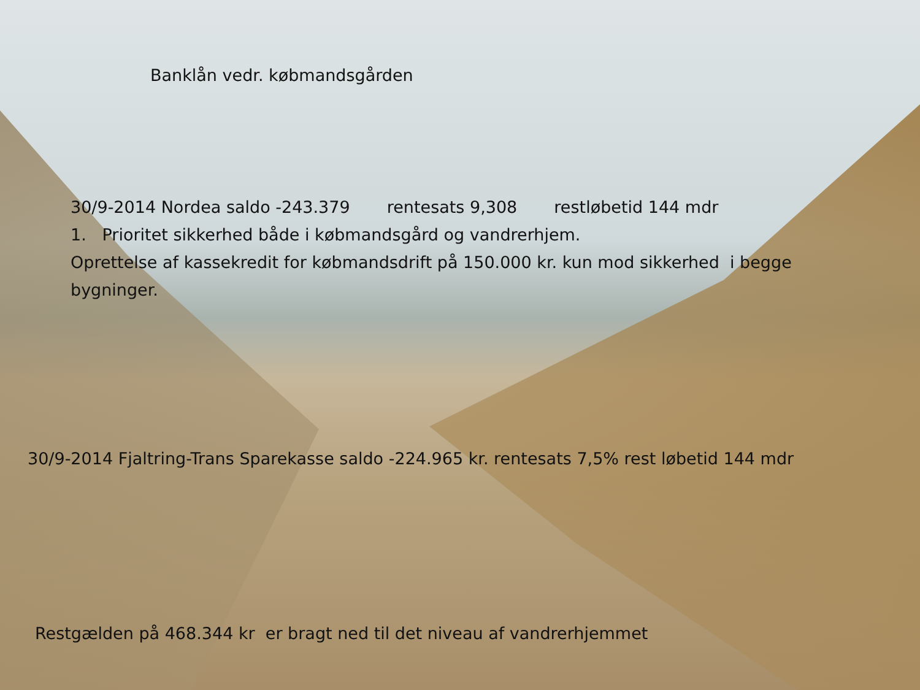Banklån vedr. købmandsgården
30/9-2014 Nordea saldo -243.379 rentesats 9,308 restløbetid 144 mdr
1. Prioritet sikkerhed både i købmandsgård og vandrerhjem.
Oprettelse af kassekredit for købmandsdrift på 150.000 kr. kun mod sikkerhed i begge bygninger.
30/9-2014 Fjaltring-Trans Sparekasse saldo -224.965 kr. rentesats 7,5% rest løbetid 144 mdr
Restgælden på 468.344 kr er bragt ned til det niveau af vandrerhjemmet